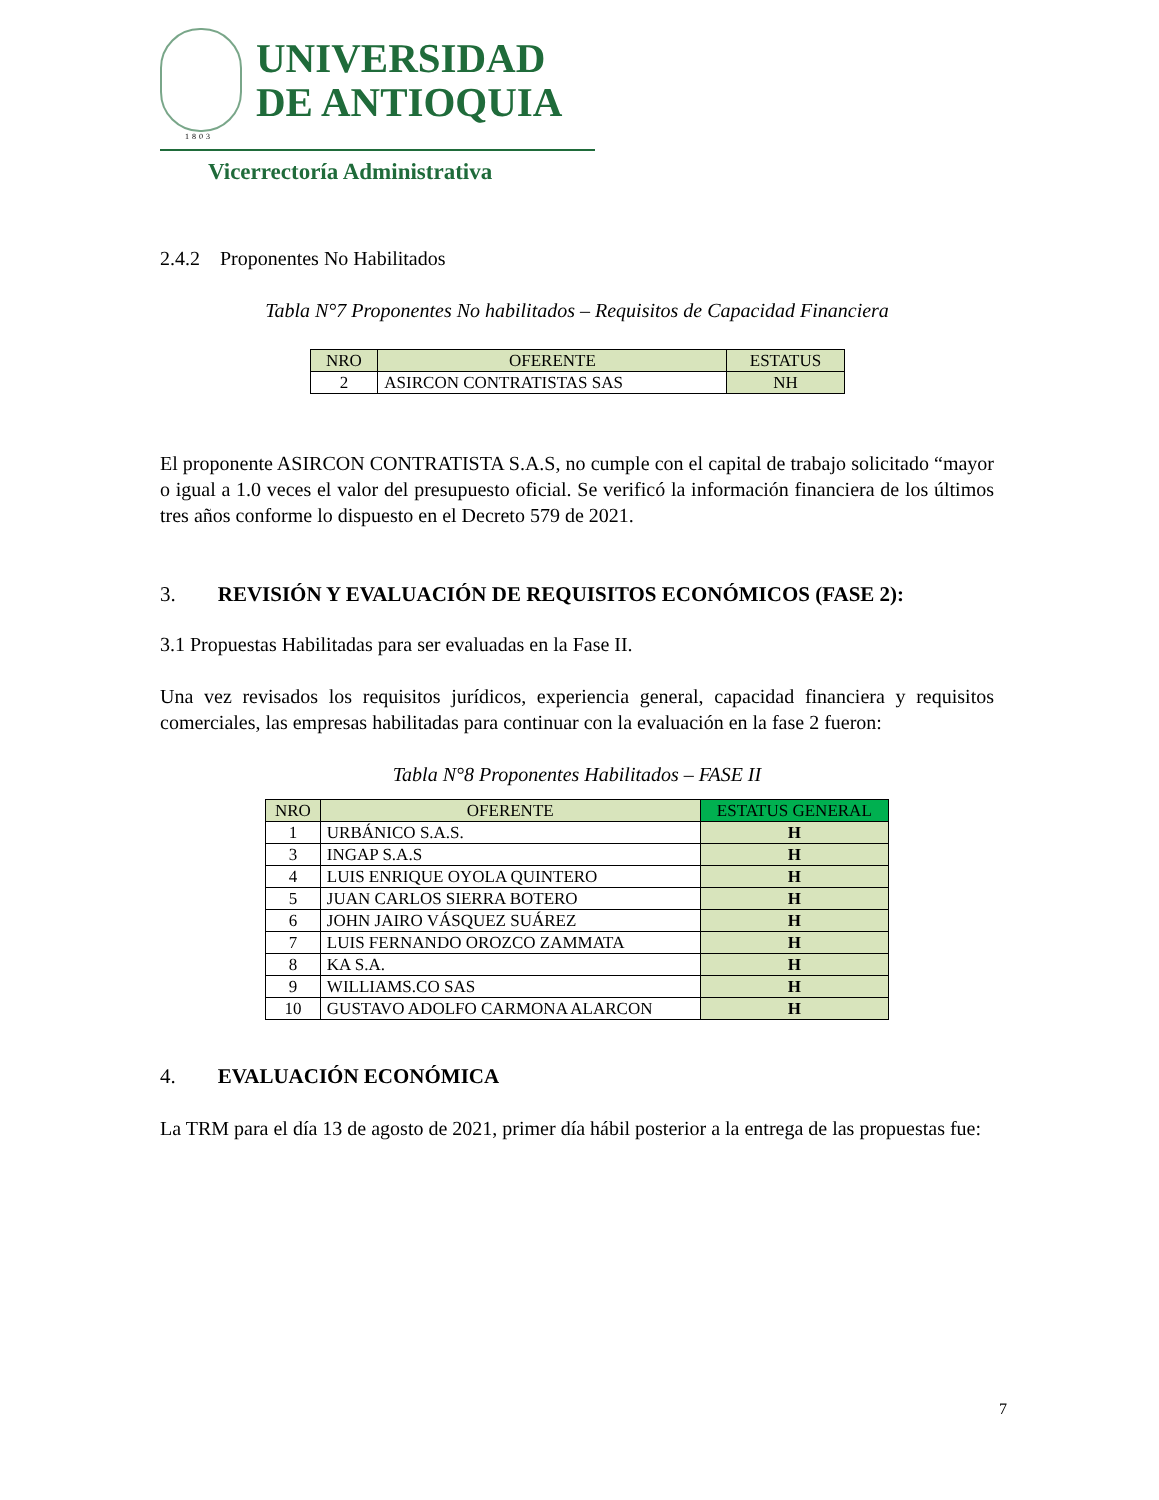UNIVERSIDAD
DE ANTIOQUIA
1803
Vicerrectoría Administrativa
2.4.2 Proponentes No Habilitados
Tabla N°7 Proponentes No habilitados – Requisitos de Capacidad Financiera
| NRO | OFERENTE | ESTATUS |
| --- | --- | --- |
| 2 | ASIRCON CONTRATISTAS SAS | NH |
El proponente ASIRCON CONTRATISTA S.A.S, no cumple con el capital de trabajo solicitado “mayor o igual a 1.0 veces el valor del presupuesto oficial. Se verificó la información financiera de los últimos tres años conforme lo dispuesto en el Decreto 579 de 2021.
3. REVISIÓN Y EVALUACIÓN DE REQUISITOS ECONÓMICOS (FASE 2):
3.1 Propuestas Habilitadas para ser evaluadas en la Fase II.
Una vez revisados los requisitos jurídicos, experiencia general, capacidad financiera y requisitos comerciales, las empresas habilitadas para continuar con la evaluación en la fase 2 fueron:
Tabla N°8 Proponentes Habilitados – FASE II
| NRO | OFERENTE | ESTATUS GENERAL |
| --- | --- | --- |
| 1 | URBÁNICO S.A.S. | H |
| 3 | INGAP S.A.S | H |
| 4 | LUIS ENRIQUE OYOLA QUINTERO | H |
| 5 | JUAN CARLOS SIERRA BOTERO | H |
| 6 | JOHN JAIRO VÁSQUEZ SUÁREZ | H |
| 7 | LUIS FERNANDO OROZCO ZAMMATA | H |
| 8 | KA S.A. | H |
| 9 | WILLIAMS.CO SAS | H |
| 10 | GUSTAVO ADOLFO CARMONA ALARCON | H |
4. EVALUACIÓN ECONÓMICA
La TRM para el día 13 de agosto de 2021, primer día hábil posterior a la entrega de las propuestas fue:
7